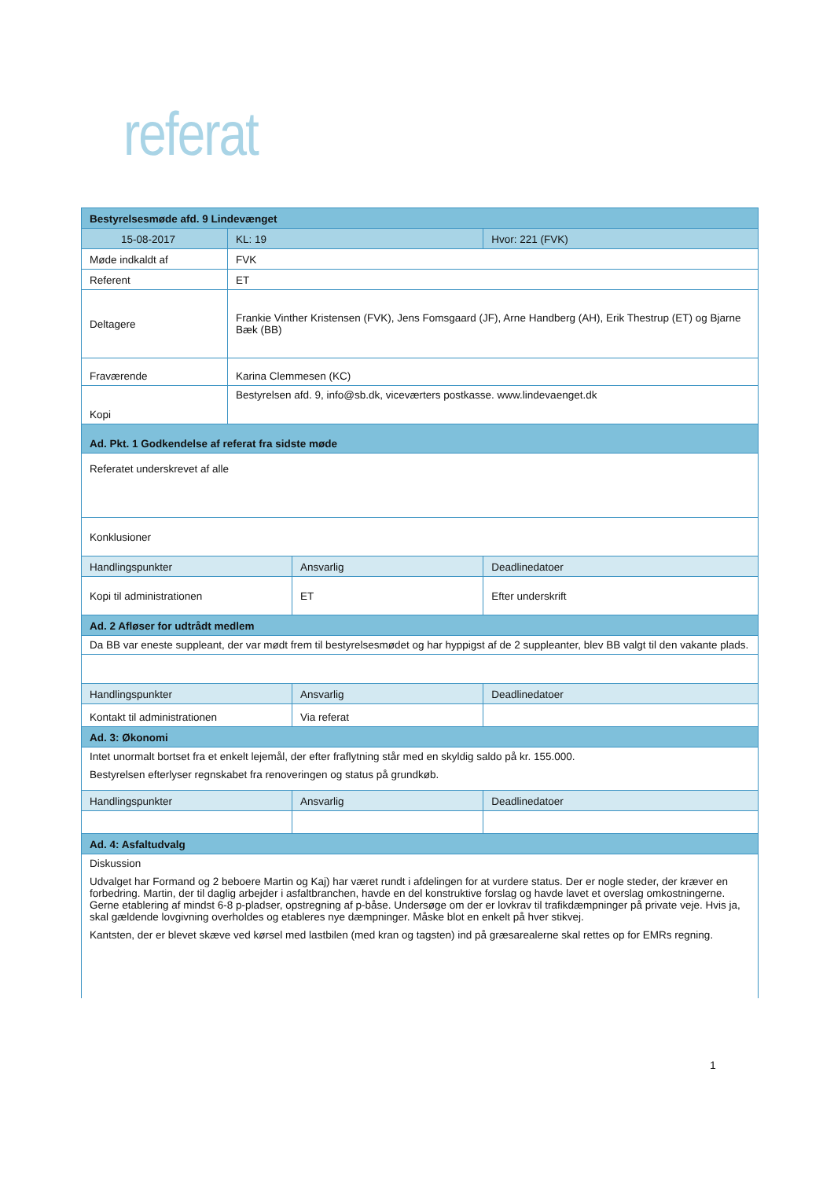referat
| Bestyrelsesmøde afd. 9 Lindevænget | | | | | |
| 15-08-2017 | | KL: 19 | | Hvor: 221 (FVK) | |
| Møde indkaldt af | FVK | | | | |
| Referent | ET | | | | |
| Deltagere | Frankie Vinther Kristensen (FVK), Jens Fomsgaard (JF), Arne Handberg (AH), Erik Thestrup (ET) og Bjarne Bæk (BB) | | | | |
| Fraværende | Karina Clemmesen (KC) | | | | |
| Kopi | Bestyrelsen afd. 9, info@sb.dk, viceværters postkasse. www.lindevaenget.dk | | | | |
| Ad. Pkt. 1 Godkendelse af referat fra sidste møde | | | | | |
| Referatet underskrevet af alle | | | | | |
| Konklusioner | | | | | |
| Handlingspunkter | | | Ansvarlig | | Deadlinedatoer |
| Kopi til administrationen | | | ET | | Efter underskrift |
| Ad. 2 Afløser for udtrådt medlem | | | | | |
| Da BB var eneste suppleant, der var mødt frem til bestyrelsesmødet og har hyppigst af de 2 suppleanter, blev BB valgt til den vakante plads. | | | | | |
| Handlingspunkter | | | Ansvarlig | | Deadlinedatoer |
| Kontakt til administrationen | | | Via referat | | |
| Ad. 3: Økonomi | | | | | |
| Intet unormalt bortset fra et enkelt lejemål, der efter fraflytning står med en skyldig saldo på kr. 155.000. Bestyrelsen efterlyser regnskabet fra renoveringen og status på grundkøb. | | | | | |
| Handlingspunkter | | | Ansvarlig | | Deadlinedatoer |
| Ad. 4: Asfaltudvalg | | | | | |
| Diskussion Udvalget har Formand og 2 beboere Martin og Kaj) har været rundt i afdelingen for at vurdere status. Der er nogle steder, der kræver en forbedring. Martin, der til daglig arbejder i asfaltbranchen, havde en del konstruktive forslag og havde lavet et overslag omkostningerne. Gerne etablering af mindst 6-8 p-pladser, opstregning af p-båse. Undersøge om der er lovkrav til trafikdæmpninger på private veje. Hvis ja, skal gældende lovgivning overholdes og etableres nye dæmpninger. Måske blot en enkelt på hver stikvej. Kantsten, der er blevet skæve ved kørsel med lastbilen (med kran og tagsten) ind på græsarealerne skal rettes op for EMRs regning. | | | | | |
1